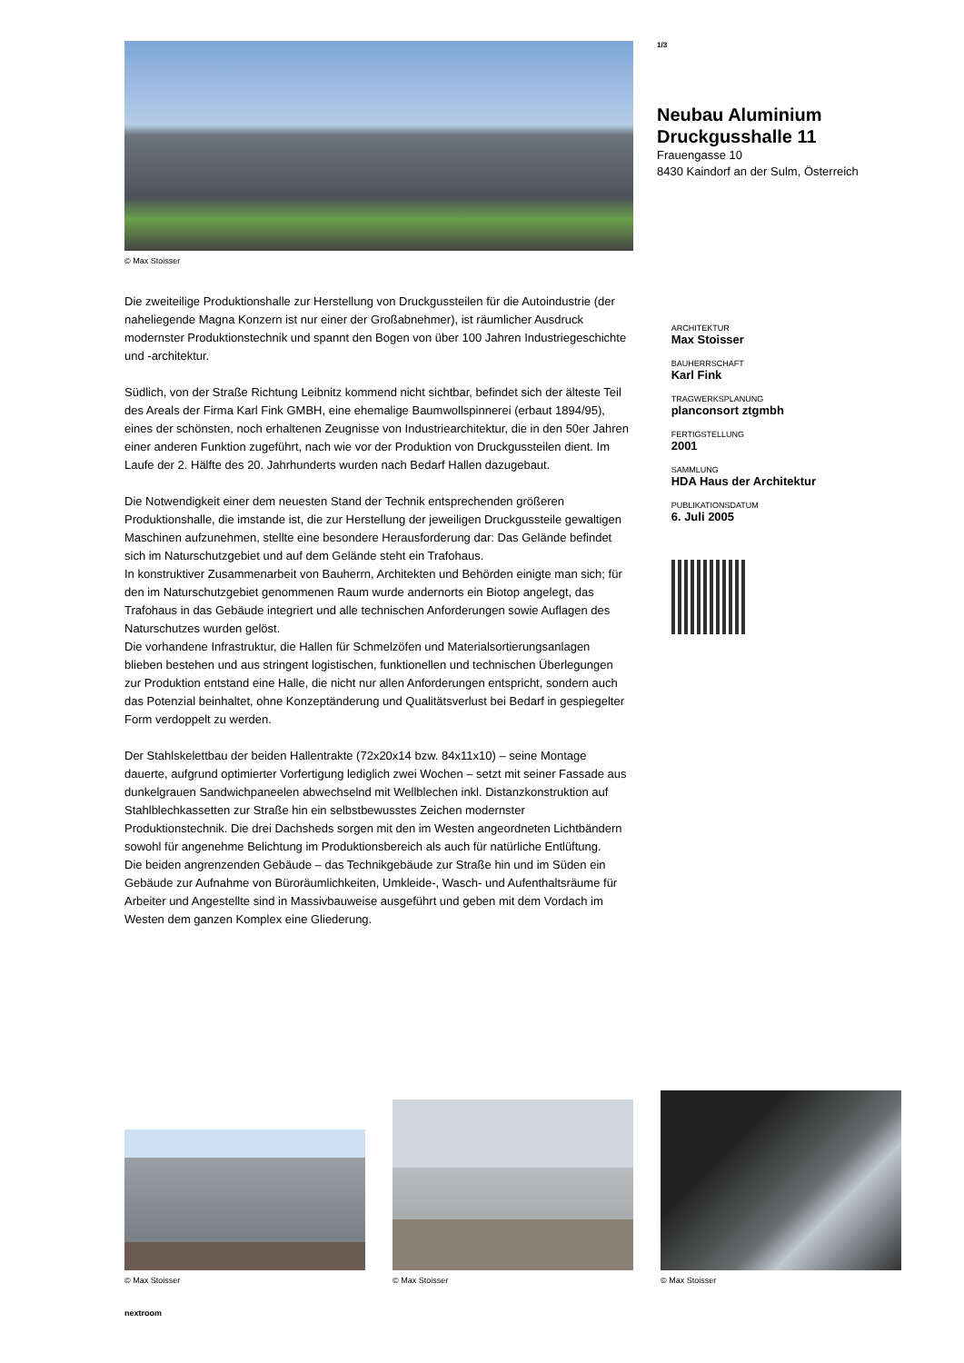© Max Stoisser
1/3
Neubau Aluminium Druckgusshalle 11
Frauengasse 10
8430 Kaindorf an der Sulm, Österreich
Die zweiteilige Produktionshalle zur Herstellung von Druckgussteilen für die Autoindustrie (der naheliegende Magna Konzern ist nur einer der Großabnehmer), ist räumlicher Ausdruck modernster Produktionstechnik und spannt den Bogen von über 100 Jahren Industriegeschichte und -architektur.
Südlich, von der Straße Richtung Leibnitz kommend nicht sichtbar, befindet sich der älteste Teil des Areals der Firma Karl Fink GMBH, eine ehemalige Baumwollspinnerei (erbaut 1894/95), eines der schönsten, noch erhaltenen Zeugnisse von Industriearchitektur, die in den 50er Jahren einer anderen Funktion zugeführt, nach wie vor der Produktion von Druckgussteilen dient. Im Laufe der 2. Hälfte des 20. Jahrhunderts wurden nach Bedarf Hallen dazugebaut.
Die Notwendigkeit einer dem neuesten Stand der Technik entsprechenden größeren Produktionshalle, die imstande ist, die zur Herstellung der jeweiligen Druckgussteile gewaltigen Maschinen aufzunehmen, stellte eine besondere Herausforderung dar: Das Gelände befindet sich im Naturschutzgebiet und auf dem Gelände steht ein Trafohaus.
In konstruktiver Zusammenarbeit von Bauherrn, Architekten und Behörden einigte man sich; für den im Naturschutzgebiet genommenen Raum wurde andernorts ein Biotop angelegt, das Trafohaus in das Gebäude integriert und alle technischen Anforderungen sowie Auflagen des Naturschutzes wurden gelöst.
Die vorhandene Infrastruktur, die Hallen für Schmelzöfen und Materialsortierungsanlagen blieben bestehen und aus stringent logistischen, funktionellen und technischen Überlegungen zur Produktion entstand eine Halle, die nicht nur allen Anforderungen entspricht, sondern auch das Potenzial beinhaltet, ohne Konzeptänderung und Qualitätsverlust bei Bedarf in gespiegelter Form verdoppelt zu werden.
Der Stahlskelettbau der beiden Hallentrakte (72x20x14 bzw. 84x11x10) – seine Montage dauerte, aufgrund optimierter Vorfertigung lediglich zwei Wochen – setzt mit seiner Fassade aus dunkelgrauen Sandwichpaneelen abwechselnd mit Wellblechen inkl. Distanzkonstruktion auf Stahlblechkassetten zur Straße hin ein selbstbewusstes Zeichen modernster Produktionstechnik. Die drei Dachsheds sorgen mit den im Westen angeordneten Lichtbändern sowohl für angenehme Belichtung im Produktionsbereich als auch für natürliche Entlüftung.
Die beiden angrenzenden Gebäude – das Technikgebäude zur Straße hin und im Süden ein Gebäude zur Aufnahme von Büroräumlichkeiten, Umkleide-, Wasch- und Aufenthaltsräume für Arbeiter und Angestellte sind in Massivbauweise ausgeführt und geben mit dem Vordach im Westen dem ganzen Komplex eine Gliederung.
ARCHITEKTUR
Max Stoisser
BAUHERRSCHAFT
Karl Fink
TRAGWERKSPLANUNG
planconsort ztgmbh
FERTIGSTELLUNG
2001
SAMMLUNG
HDA Haus der Architektur
PUBLIKATIONSDATUM
6. Juli 2005
© Max Stoisser
© Max Stoisser
© Max Stoisser
nextroom